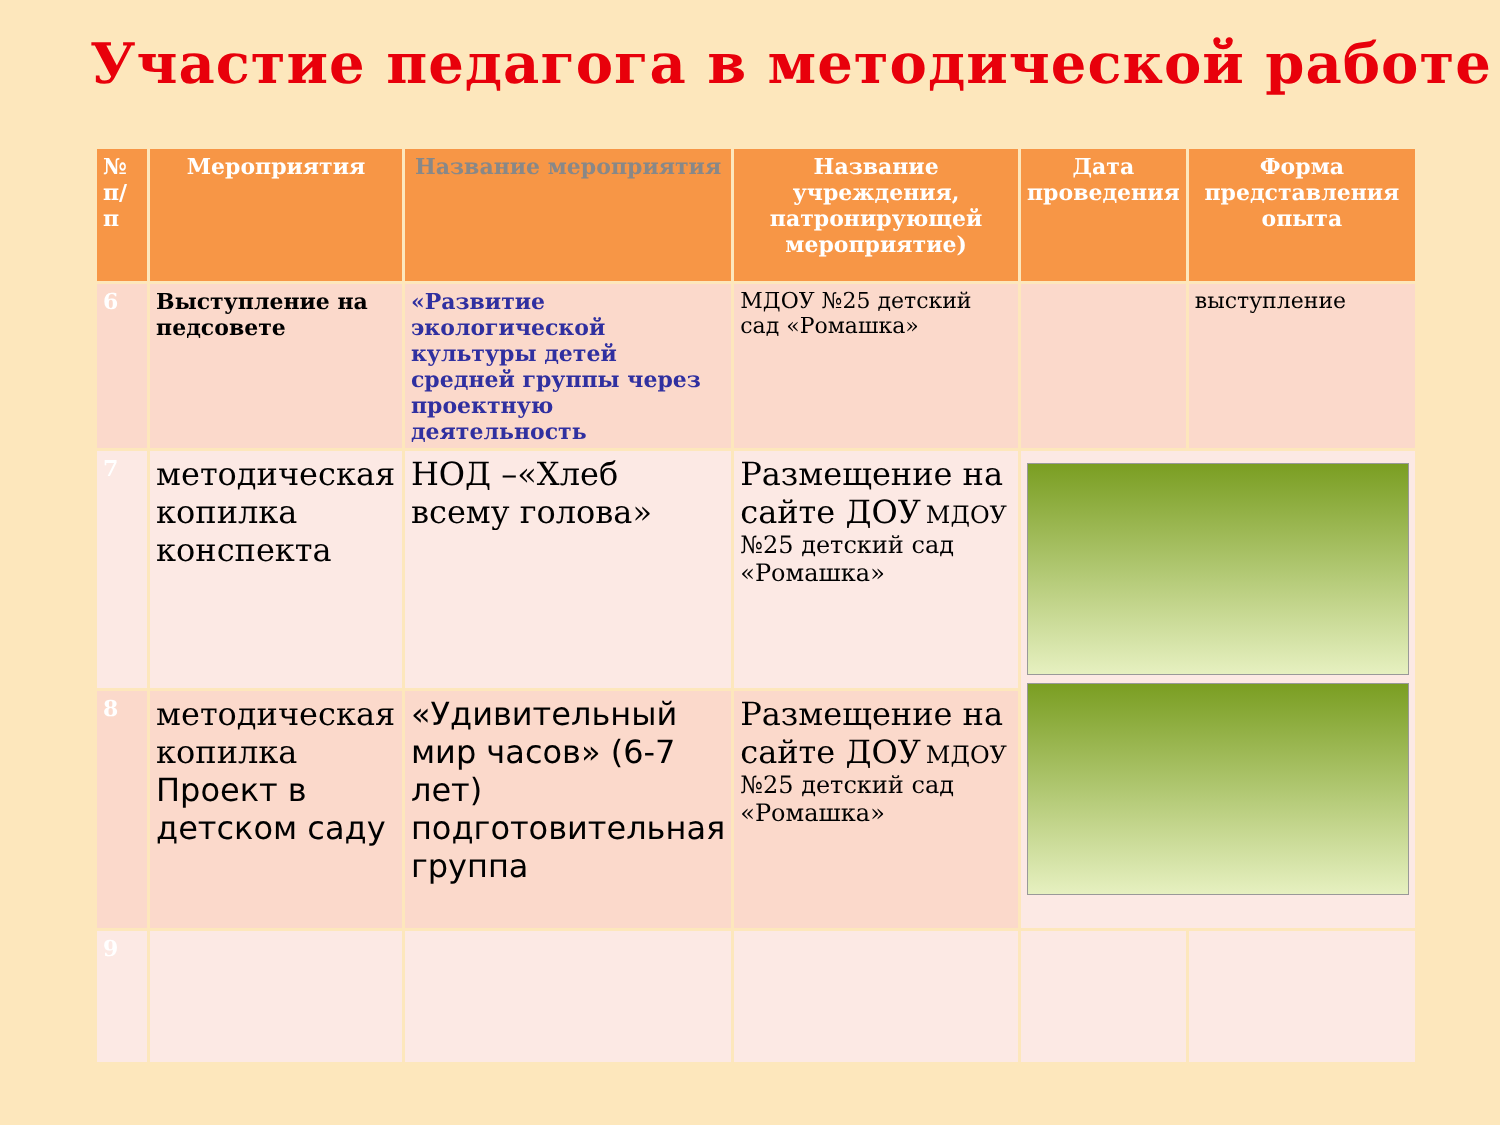Участие педагога в методической работе
| № п/п | Мероприятия | Название мероприятия | Название учреждения, патронирующей мероприятие) | Дата проведения | Форма представления опыта |
| --- | --- | --- | --- | --- | --- |
| 6 | Выступление на педсовете | «Развитие экологической культуры детей средней группы через проектную деятельность | МДОУ №25 детский сад «Ромашка» | | выступление |
| 7 | методическая копилка конспекта | НОД –«Хлеб всему голова» | Размещение на сайте ДОУ МДОУ №25 детский сад «Ромашка» | | |
| 8 | методическая копилка Проект в детском саду | «Удивительный мир часов» (6-7 лет) подготовительная группа | Размещение на сайте ДОУ МДОУ №25 детский сад «Ромашка» | | |
| 9 | | | | | |